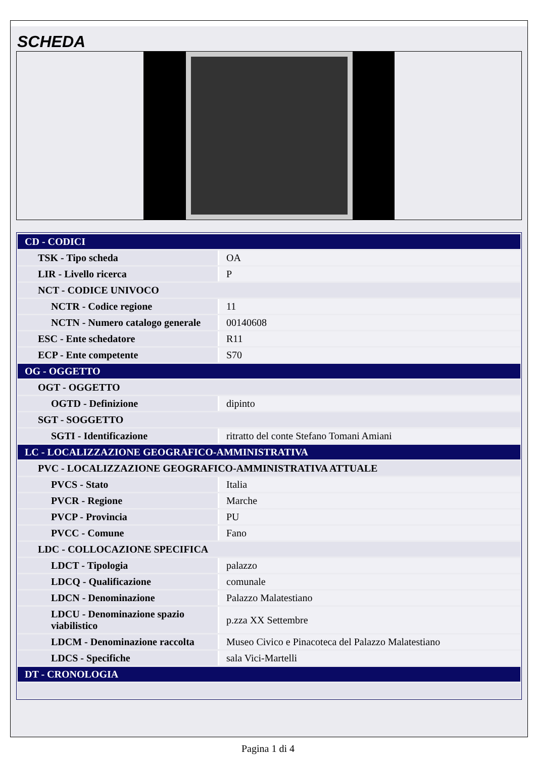SCHEDA
| CD - CODICI | |
| TSK - Tipo scheda | OA |
| LIR - Livello ricerca | P |
| NCT - CODICE UNIVOCO | |
| NCTR - Codice regione | 11 |
| NCTN - Numero catalogo generale | 00140608 |
| ESC - Ente schedatore | R11 |
| ECP - Ente competente | S70 |
| OG - OGGETTO | |
| OGT - OGGETTO | |
| OGTD - Definizione | dipinto |
| SGT - SOGGETTO | |
| SGTI - Identificazione | ritratto del conte Stefano Tomani Amiani |
| LC - LOCALIZZAZIONE GEOGRAFICO-AMMINISTRATIVA | |
| PVC - LOCALIZZAZIONE GEOGRAFICO-AMMINISTRATIVA ATTUALE | |
| PVCS - Stato | Italia |
| PVCR - Regione | Marche |
| PVCP - Provincia | PU |
| PVCC - Comune | Fano |
| LDC - COLLOCAZIONE SPECIFICA | |
| LDCT - Tipologia | palazzo |
| LDCQ - Qualificazione | comunale |
| LDCN - Denominazione | Palazzo Malatestiano |
| LDCU - Denominazione spazio viabilistico | p.zza XX Settembre |
| LDCM - Denominazione raccolta | Museo Civico e Pinacoteca del Palazzo Malatestiano |
| LDCS - Specifiche | sala Vici-Martelli |
| DT - CRONOLOGIA | |
Pagina 1 di 4